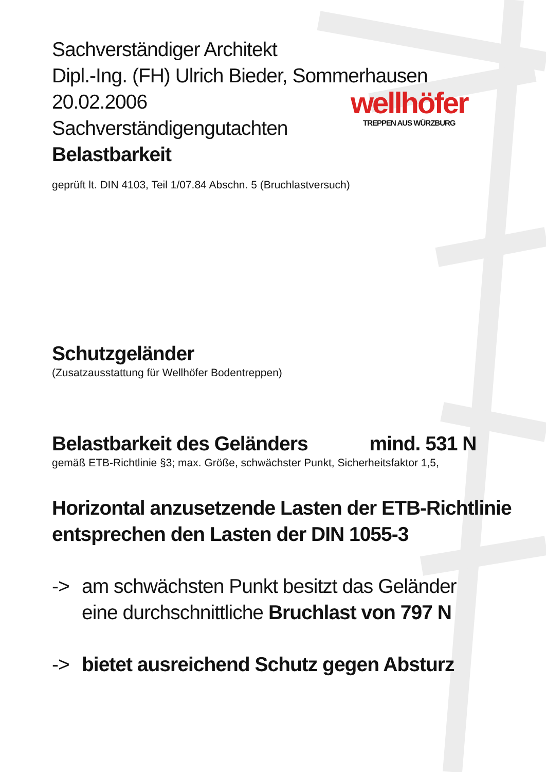wellhöfer
TREPPEN AUS WÜRZBURG
Sachverständiger Architekt
Dipl.-Ing. (FH) Ulrich Bieder, Sommerhausen
20.02.2006
Sachverständigengutachten
Belastbarkeit
geprüft lt. DIN 4103, Teil 1/07.84 Abschn. 5 (Bruchlastversuch)
Schutzgeländer
(Zusatzausstattung für Wellhöfer Bodentreppen)
Belastbarkeit des Geländers mind. 531 N
gemäß ETB-Richtlinie §3; max. Größe, schwächster Punkt, Sicherheitsfaktor 1,5,
Horizontal anzusetzende Lasten der ETB-Richtlinie
entsprechen den Lasten der DIN 1055-3
-> am schwächsten Punkt besitzt das Geländer
eine durchschnittliche Bruchlast von 797 N
-> bietet ausreichend Schutz gegen Absturz